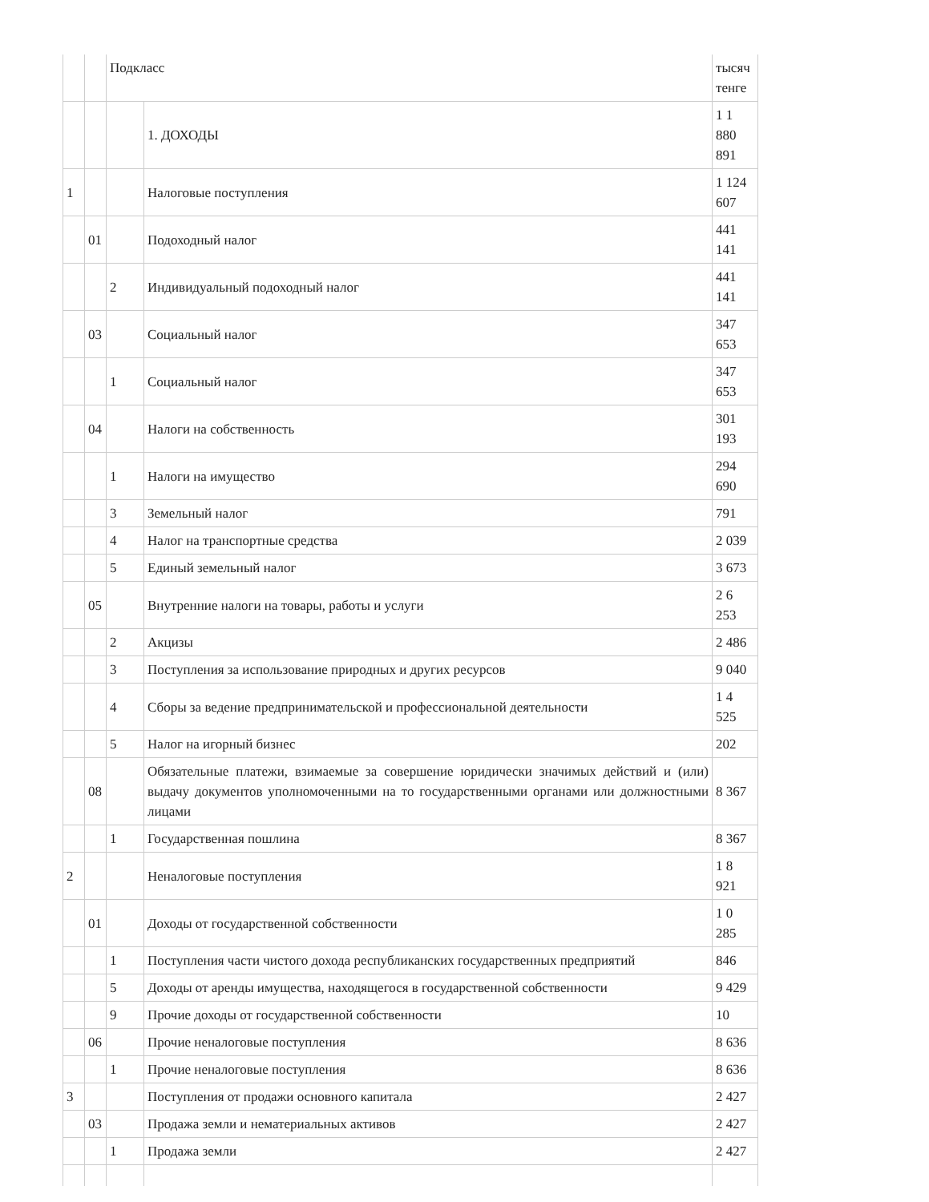| | | Подкласс | | тысяч тенге |
| | | | 1. ДОХОДЫ | 1 1 880 891 |
| 1 | | | Налоговые поступления | 1 124 607 |
| | 01 | | Подоходный налог | 441 141 |
| | | 2 | Индивидуальный подоходный налог | 441 141 |
| | 03 | | Социальный налог | 347 653 |
| | | 1 | Социальный налог | 347 653 |
| | 04 | | Налоги на собственность | 301 193 |
| | | 1 | Налоги на имущество | 294 690 |
| | | 3 | Земельный налог | 791 |
| | | 4 | Налог на транспортные средства | 2 039 |
| | | 5 | Единый земельный налог | 3 673 |
| | 05 | | Внутренние налоги на товары, работы и услуги | 2 6 253 |
| | | 2 | Акцизы | 2 486 |
| | | 3 | Поступления за использование природных и других ресурсов | 9 040 |
| | | 4 | Сборы за ведение предпринимательской и профессиональной деятельности | 1 4 525 |
| | | 5 | Налог на игорный бизнес | 202 |
| | 08 | | Обязательные платежи, взимаемые за совершение юридически значимых действий и (или) выдачу документов уполномоченными на то государственными органами или должностными лицами | 8 367 |
| | | 1 | Государственная пошлина | 8 367 |
| 2 | | | Неналоговые поступления | 1 8 921 |
| | 01 | | Доходы от государственной собственности | 1 0 285 |
| | | 1 | Поступления части чистого дохода республиканских государственных предприятий | 846 |
| | | 5 | Доходы от аренды имущества, находящегося в государственной собственности | 9 429 |
| | | 9 | Прочие доходы от государственной собственности | 10 |
| | 06 | | Прочие неналоговые поступления | 8 636 |
| | | 1 | Прочие неналоговые поступления | 8 636 |
| 3 | | | Поступления от продажи основного капитала | 2 427 |
| | 03 | | Продажа земли и нематериальных активов | 2 427 |
| | | 1 | Продажа земли | 2 427 |